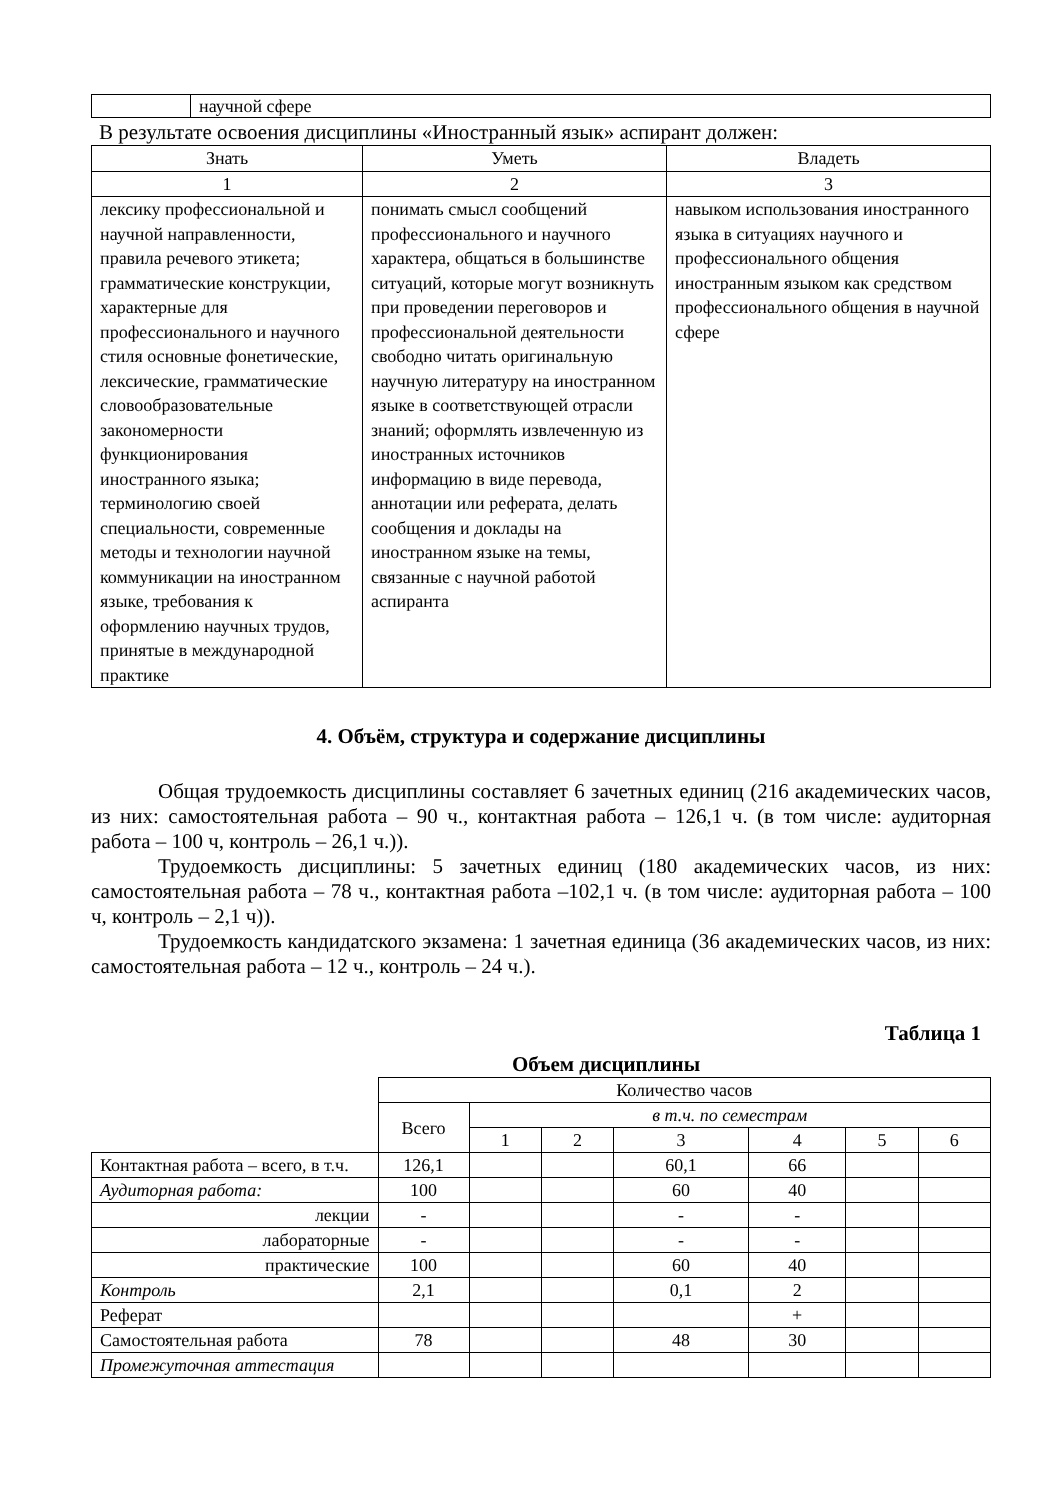| | научной сфере |
В результате освоения дисциплины «Иностранный язык» аспирант должен:
| Знать | Уметь | Владеть |
| --- | --- | --- |
| 1 | 2 | 3 |
| лексику профессиональной и научной направленности, правила речевого этикета; грамматические конструкции, характерные для профессионального и научного стиля основные фонетические, лексические, грамматические словообразовательные закономерности функционирования иностранного языка; терминологию своей специальности, современные методы и технологии научной коммуникации на иностранном языке, требования к оформлению научных трудов, принятые в международной практике | понимать смысл сообщений профессионального и научного характера, общаться в большинстве ситуаций, которые могут возникнуть при проведении переговоров и профессиональной деятельности свободно читать оригинальную научную литературу на иностранном языке в соответствующей отрасли знаний; оформлять извлеченную из иностранных источников информацию в виде перевода, аннотации или реферата, делать сообщения и доклады на иностранном языке на темы, связанные с научной работой аспиранта | навыком использования иностранного языка в ситуациях научного и профессионального общения иностранным языком как средством профессионального общения в научной сфере |
4. Объём, структура и содержание дисциплины
Общая трудоемкость дисциплины составляет 6 зачетных единиц (216 академических часов, из них: самостоятельная работа – 90 ч., контактная работа – 126,1 ч. (в том числе: аудиторная работа – 100 ч, контроль – 26,1 ч.)).
Трудоемкость дисциплины: 5 зачетных единиц (180 академических часов, из них: самостоятельная работа – 78 ч., контактная работа –102,1 ч. (в том числе: аудиторная работа – 100 ч, контроль – 2,1 ч)).
Трудоемкость кандидатского экзамена: 1 зачетная единица (36 академических часов, из них: самостоятельная работа – 12 ч., контроль – 24 ч.).
Таблица 1
Объем дисциплины
| | Количество часов | | | | | | |
| | Всего | в т.ч. по семестрам | | | | | |
| | | 1 | 2 | 3 | 4 | 5 | 6 |
| Контактная работа – всего, в т.ч. | 126,1 | | | 60,1 | 66 | | |
| Аудиторная работа: | 100 | | | 60 | 40 | | |
| лекции | - | | | - | - | | |
| лабораторные | - | | | - | - | | |
| практические | 100 | | | 60 | 40 | | |
| Контроль | 2,1 | | | 0,1 | 2 | | |
| Реферат | | | | | + | | |
| Самостоятельная работа | 78 | | | 48 | 30 | | |
| Промежуточная аттестация | | | | | | | |